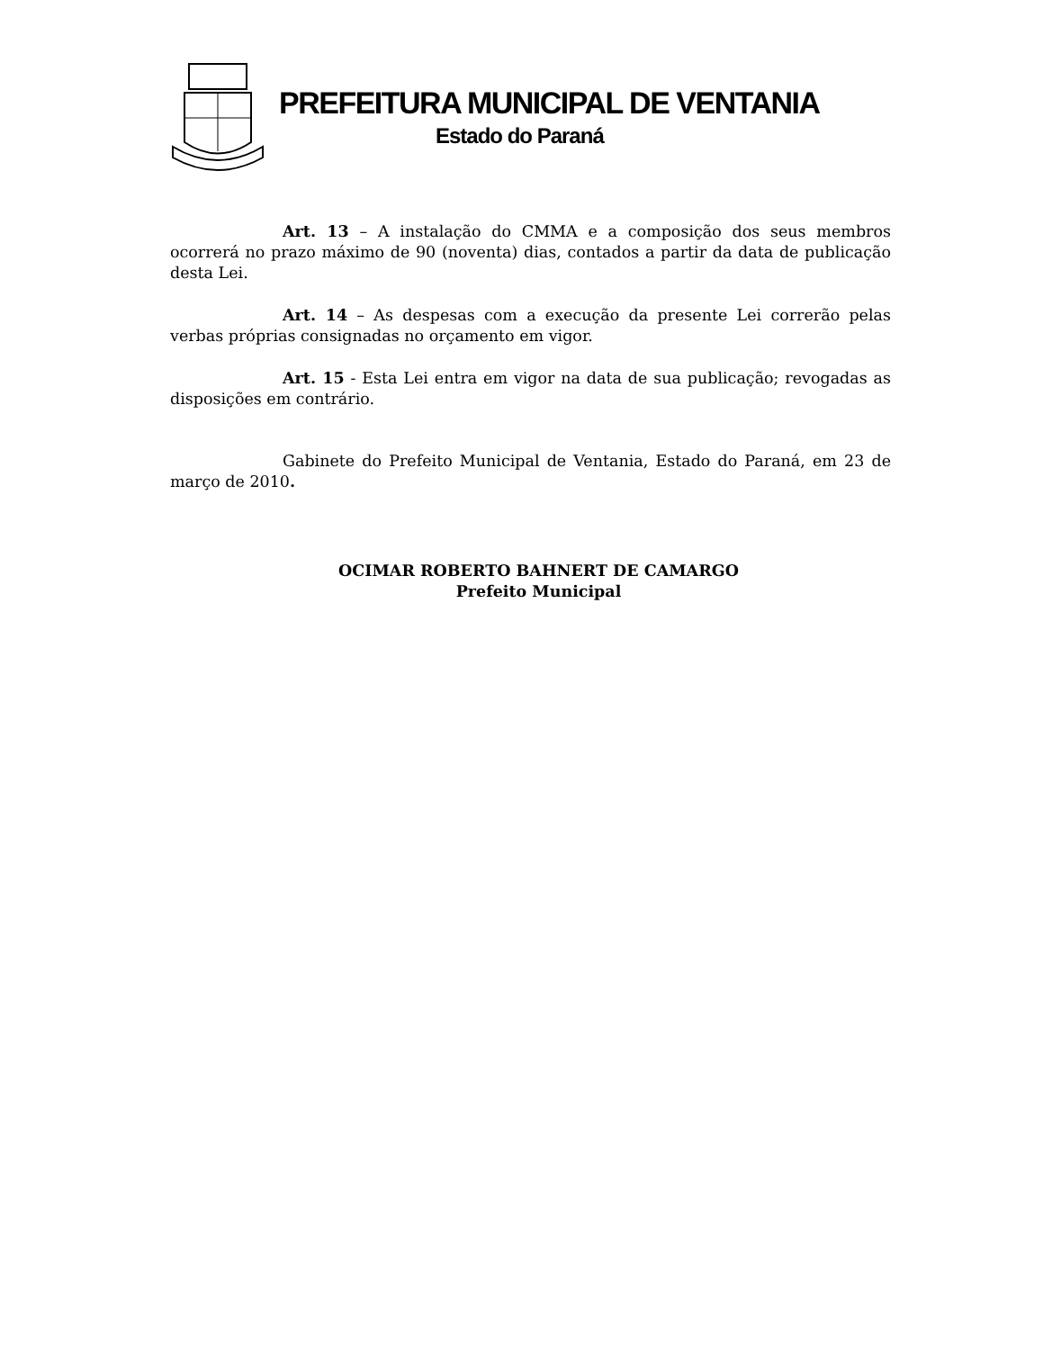PREFEITURA MUNICIPAL DE VENTANIA
Estado do Paraná
Art. 13 – A instalação do CMMA e a composição dos seus membros ocorrerá no prazo máximo de 90 (noventa) dias, contados a partir da data de publicação desta Lei.
Art. 14 – As despesas com a execução da presente Lei correrão pelas verbas próprias consignadas no orçamento em vigor.
Art. 15 - Esta Lei entra em vigor na data de sua publicação; revogadas as disposições em contrário.
Gabinete do Prefeito Municipal de Ventania, Estado do Paraná, em 23 de março de 2010.
OCIMAR ROBERTO BAHNERT DE CAMARGO
Prefeito Municipal